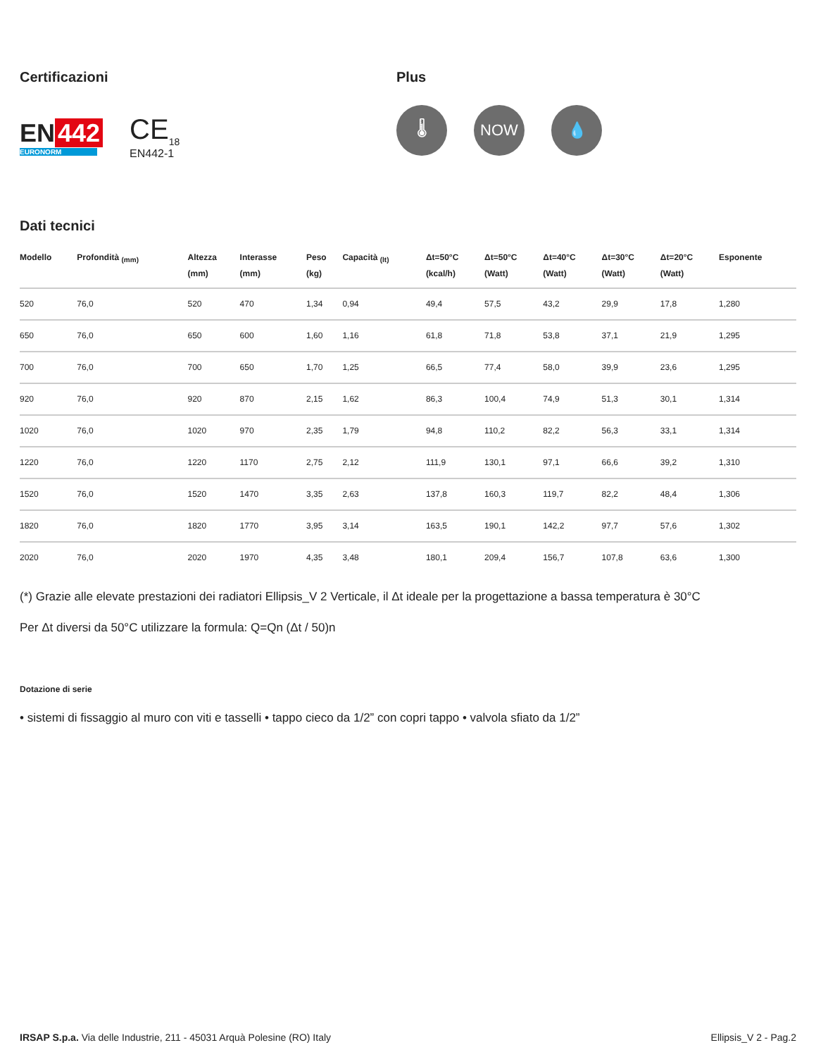Certificazioni
EN 442
EURONORM
CE<sub>18</sub>
EN442-1
Plus
🌡 NOW 💧
Dati tecnici
| Modello | Profondità <sub>(mm)</sub> | Altezza (mm) | Interasse (mm) | Peso (kg) | Capacità <sub>(lt)</sub> | Δt=50°C (kcal/h) | Δt=50°C (Watt) | Δt=40°C (Watt) | Δt=30°C (Watt) | Δt=20°C (Watt) | Esponente |
| --- | --- | --- | --- | --- | --- | --- | --- | --- | --- | --- | --- |
| 520 | 76,0 | 520 | 470 | 1,34 | 0,94 | 49,4 | 57,5 | 43,2 | 29,9 | 17,8 | 1,280 |
| 650 | 76,0 | 650 | 600 | 1,60 | 1,16 | 61,8 | 71,8 | 53,8 | 37,1 | 21,9 | 1,295 |
| 700 | 76,0 | 700 | 650 | 1,70 | 1,25 | 66,5 | 77,4 | 58,0 | 39,9 | 23,6 | 1,295 |
| 920 | 76,0 | 920 | 870 | 2,15 | 1,62 | 86,3 | 100,4 | 74,9 | 51,3 | 30,1 | 1,314 |
| 1020 | 76,0 | 1020 | 970 | 2,35 | 1,79 | 94,8 | 110,2 | 82,2 | 56,3 | 33,1 | 1,314 |
| 1220 | 76,0 | 1220 | 1170 | 2,75 | 2,12 | 111,9 | 130,1 | 97,1 | 66,6 | 39,2 | 1,310 |
| 1520 | 76,0 | 1520 | 1470 | 3,35 | 2,63 | 137,8 | 160,3 | 119,7 | 82,2 | 48,4 | 1,306 |
| 1820 | 76,0 | 1820 | 1770 | 3,95 | 3,14 | 163,5 | 190,1 | 142,2 | 97,7 | 57,6 | 1,302 |
| 2020 | 76,0 | 2020 | 1970 | 4,35 | 3,48 | 180,1 | 209,4 | 156,7 | 107,8 | 63,6 | 1,300 |
(*) Grazie alle elevate prestazioni dei radiatori Ellipsis_V 2 Verticale, il Δt ideale per la progettazione a bassa temperatura è 30°C
Per Δt diversi da 50°C utilizzare la formula: Q=Qn (Δt / 50)n
Dotazione di serie
• sistemi di fissaggio al muro con viti e tasselli • tappo cieco da 1/2” con copri tappo • valvola sfiato da 1/2”
IRSAP S.p.a. Via delle Industrie, 211 - 45031 Arquà Polesine (RO) Italy
Ellipsis_V 2 - Pag.2